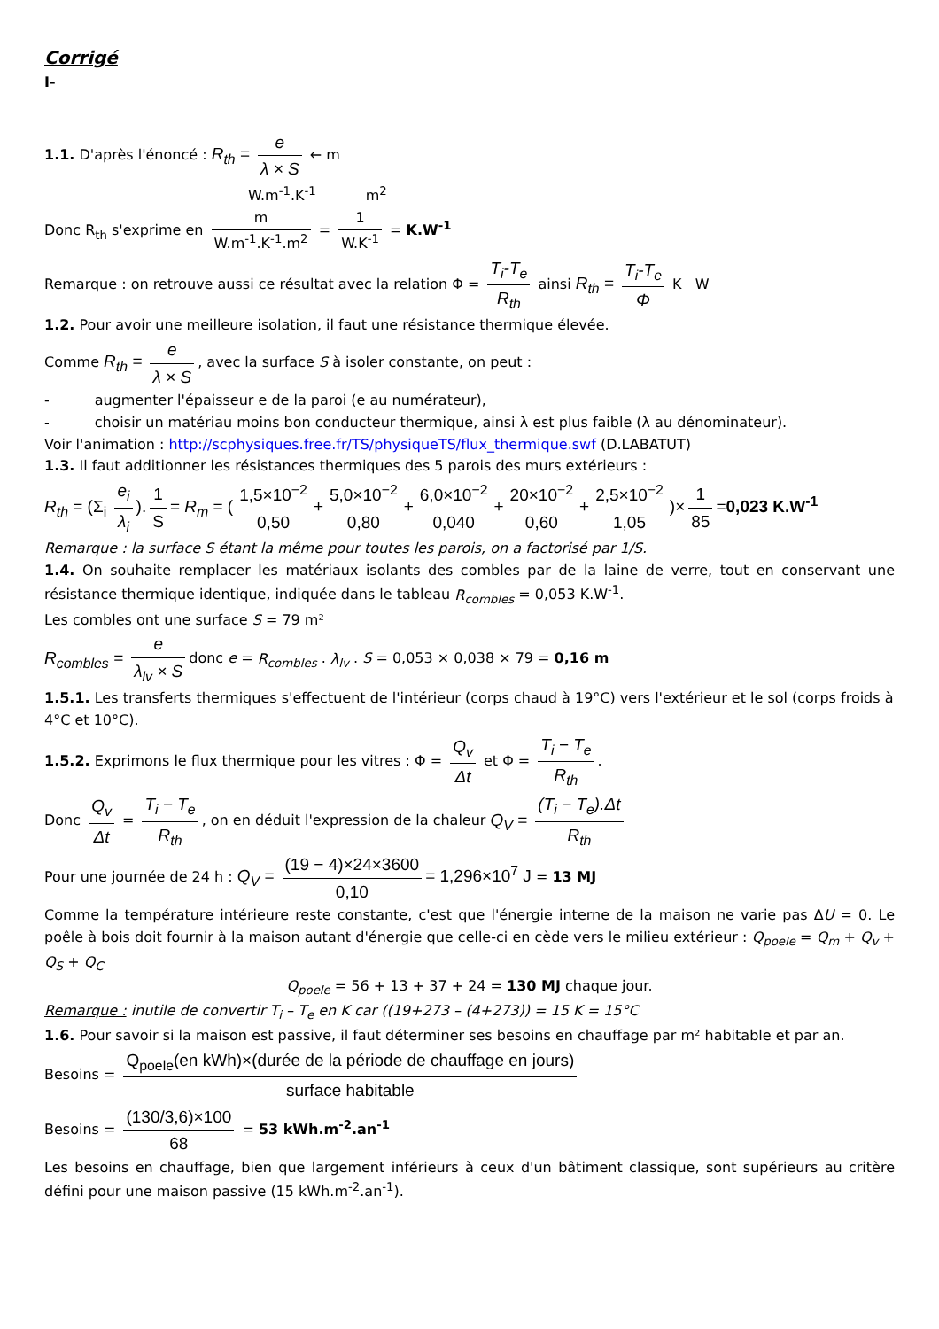Corrigé
I-
1.1. D'après l'énoncé : R<sub>th</sub> = e λ × S ← m
W.m<sup>-1</sup>.K<sup>-1</sup> m<sup>2</sup>
Donc R<sub>th</sub> s'exprime en m W.m<sup>-1</sup>.K<sup>-1</sup>.m<sup>2</sup> = 1 W.K<sup>-1</sup> = K.W<sup>-1</sup>
Remarque : on retrouve aussi ce résultat avec la relation Φ = T<sub>i</sub>-T<sub>e</sub> R<sub>th</sub> ainsi R<sub>th</sub> = T<sub>i</sub>-T<sub>e</sub> Φ K W
1.2. Pour avoir une meilleure isolation, il faut une résistance thermique élevée.
Comme R<sub>th</sub> = e λ × S, avec la surface S à isoler constante, on peut :
- augmenter l'épaisseur e de la paroi (e au numérateur),
- choisir un matériau moins bon conducteur thermique, ainsi λ est plus faible (λ au dénominateur).
Voir l'animation : http://scphysiques.free.fr/TS/physiqueTS/flux_thermique.swf (D.LABATUT)
1.3. Il faut additionner les résistances thermiques des 5 parois des murs extérieurs :
R<sub>th</sub> = (Σ<sub>i</sub> e<sub>i</sub> λ<sub>i</sub>). 1 S = R<sub>m</sub> = (1,5×10<sup>−2</sup> 0,50 + 5,0×10<sup>−2</sup> 0,80 + 6,0×10<sup>−2</sup> 0,040 + 20×10<sup>−2</sup> 0,60 + 2,5×10<sup>−2</sup> 1,05)× 1 85 =0,023 K.W<sup>-1</sup>
Remarque : la surface S étant la même pour toutes les parois, on a factorisé par 1/S.
1.4. On souhaite remplacer les matériaux isolants des combles par de la laine de verre, tout en conservant une résistance thermique identique, indiquée dans le tableau R<sub>combles</sub> = 0,053 K.W<sup>-1</sup>.
Les combles ont une surface S = 79 m²
R<sub>combles</sub> = e λ<sub>lv</sub> × S donc e = R<sub>combles</sub> . λ<sub>lv</sub> . S = 0,053 × 0,038 × 79 = 0,16 m
1.5.1. Les transferts thermiques s'effectuent de l'intérieur (corps chaud à 19°C) vers l'extérieur et le sol (corps froids à 4°C et 10°C).
1.5.2. Exprimons le flux thermique pour les vitres : Φ = Q<sub>v</sub> Δt et Φ = T<sub>i</sub> − T<sub>e</sub> R<sub>th</sub>.
Donc Q<sub>v</sub> Δt = T<sub>i</sub> − T<sub>e</sub> R<sub>th</sub>, on en déduit l'expression de la chaleur Q<sub>V</sub> = (T<sub>i</sub> − T<sub>e</sub>).Δt R<sub>th</sub>
Pour une journée de 24 h : Q<sub>V</sub> = (19 − 4)×24×3600 0,10 = 1,296×10<sup>7</sup> J = 13 MJ
Comme la température intérieure reste constante, c'est que l'énergie interne de la maison ne varie pas ΔU = 0. Le poêle à bois doit fournir à la maison autant d'énergie que celle-ci en cède vers le milieu extérieur : Q<sub>poele</sub> = Q<sub>m</sub> + Q<sub>v</sub> + Q<sub>S</sub> + Q<sub>C</sub>
Q<sub>poele</sub> = 56 + 13 + 37 + 24 = 130 MJ chaque jour.
Remarque : inutile de convertir T<sub>i</sub> – T<sub>e</sub> en K car ((19+273 – (4+273)) = 15 K = 15°C
1.6. Pour savoir si la maison est passive, il faut déterminer ses besoins en chauffage par m² habitable et par an.
Besoins = Q<sub>poele</sub>(en kWh)×(durée de la période de chauffage en jours) surface habitable
Besoins = (130/3,6)×100 68 = 53 kWh.m<sup>-2</sup>.an<sup>-1</sup>
Les besoins en chauffage, bien que largement inférieurs à ceux d'un bâtiment classique, sont supérieurs au critère défini pour une maison passive (15 kWh.m<sup>-2</sup>.an<sup>-1</sup>).